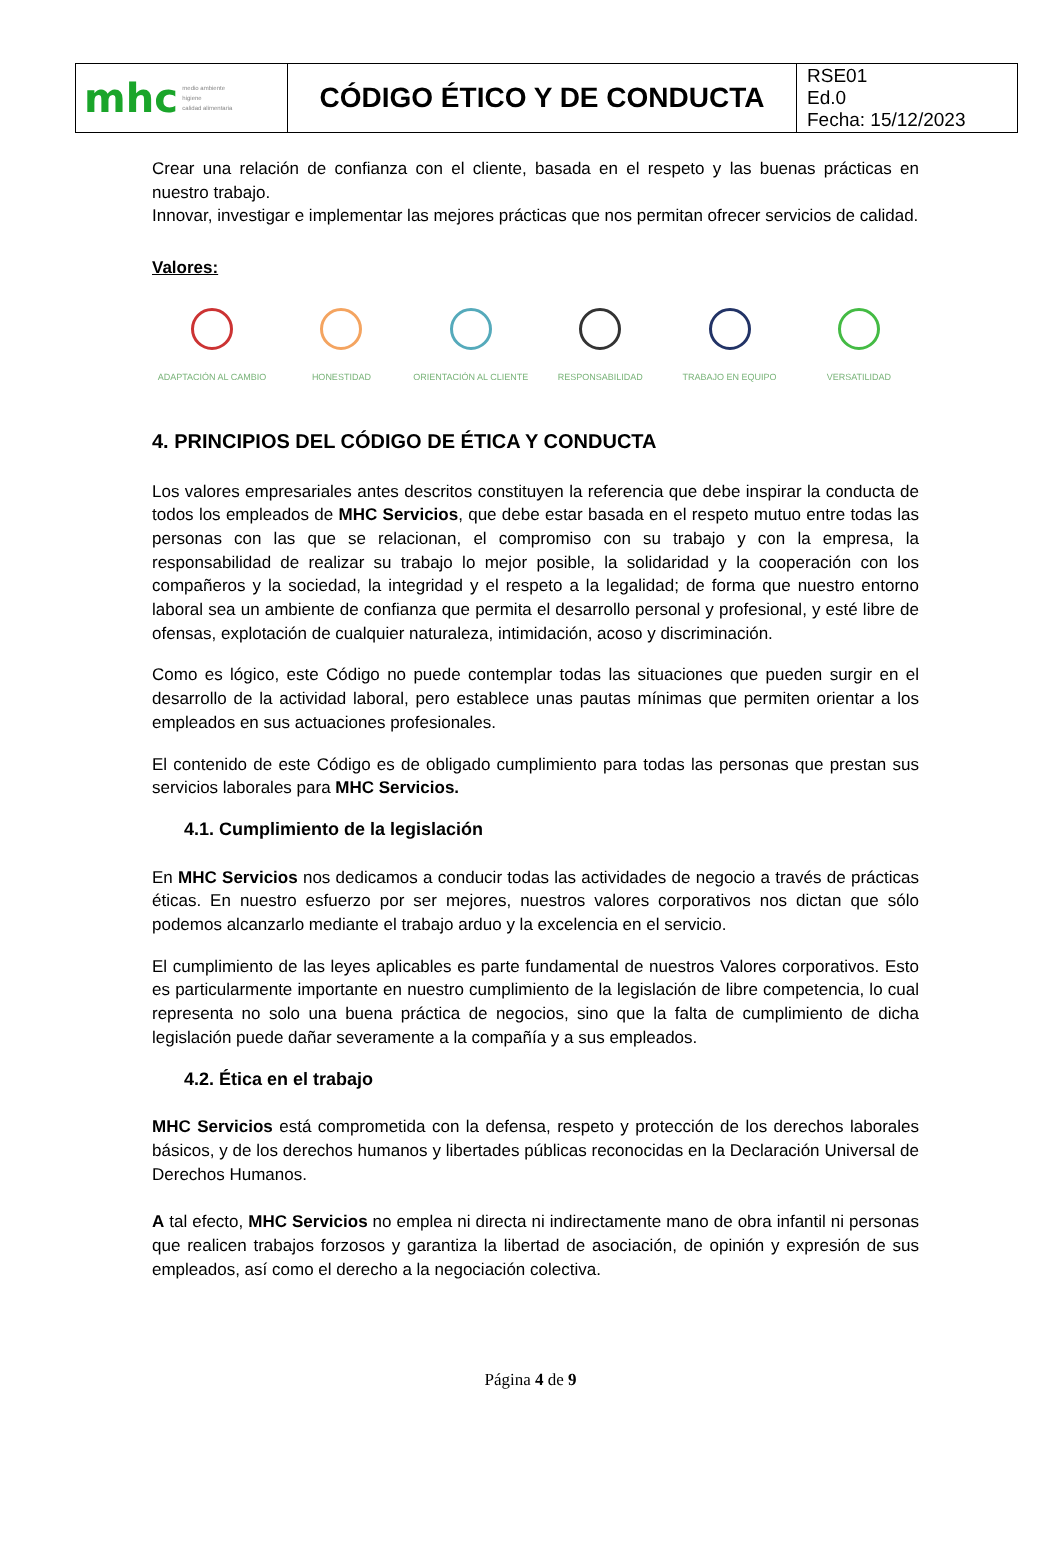| mhc medio ambiente higiene calidad alimentaria | CÓDIGO ÉTICO Y DE CONDUCTA | RSE01 Ed.0 Fecha: 15/12/2023 |
Crear una relación de confianza con el cliente, basada en el respeto y las buenas prácticas en nuestro trabajo.
Innovar, investigar e implementar las mejores prácticas que nos permitan ofrecer servicios de calidad.
Valores:
ADAPTACIÓN AL CAMBIO HONESTIDAD ORIENTACIÓN AL CLIENTE RESPONSABILIDAD TRABAJO EN EQUIPO VERSATILIDAD
4. PRINCIPIOS DEL CÓDIGO DE ÉTICA Y CONDUCTA
Los valores empresariales antes descritos constituyen la referencia que debe inspirar la conducta de todos los empleados de MHC Servicios, que debe estar basada en el respeto mutuo entre todas las personas con las que se relacionan, el compromiso con su trabajo y con la empresa, la responsabilidad de realizar su trabajo lo mejor posible, la solidaridad y la cooperación con los compañeros y la sociedad, la integridad y el respeto a la legalidad; de forma que nuestro entorno laboral sea un ambiente de confianza que permita el desarrollo personal y profesional, y esté libre de ofensas, explotación de cualquier naturaleza, intimidación, acoso y discriminación.
Como es lógico, este Código no puede contemplar todas las situaciones que pueden surgir en el desarrollo de la actividad laboral, pero establece unas pautas mínimas que permiten orientar a los empleados en sus actuaciones profesionales.
El contenido de este Código es de obligado cumplimiento para todas las personas que prestan sus servicios laborales para MHC Servicios.
4.1. Cumplimiento de la legislación
En MHC Servicios nos dedicamos a conducir todas las actividades de negocio a través de prácticas éticas. En nuestro esfuerzo por ser mejores, nuestros valores corporativos nos dictan que sólo podemos alcanzarlo mediante el trabajo arduo y la excelencia en el servicio.
El cumplimiento de las leyes aplicables es parte fundamental de nuestros Valores corporativos. Esto es particularmente importante en nuestro cumplimiento de la legislación de libre competencia, lo cual representa no solo una buena práctica de negocios, sino que la falta de cumplimiento de dicha legislación puede dañar severamente a la compañía y a sus empleados.
4.2. Ética en el trabajo
MHC Servicios está comprometida con la defensa, respeto y protección de los derechos laborales básicos, y de los derechos humanos y libertades públicas reconocidas en la Declaración Universal de Derechos Humanos.
A tal efecto, MHC Servicios no emplea ni directa ni indirectamente mano de obra infantil ni personas que realicen trabajos forzosos y garantiza la libertad de asociación, de opinión y expresión de sus empleados, así como el derecho a la negociación colectiva.
Página 4 de 9